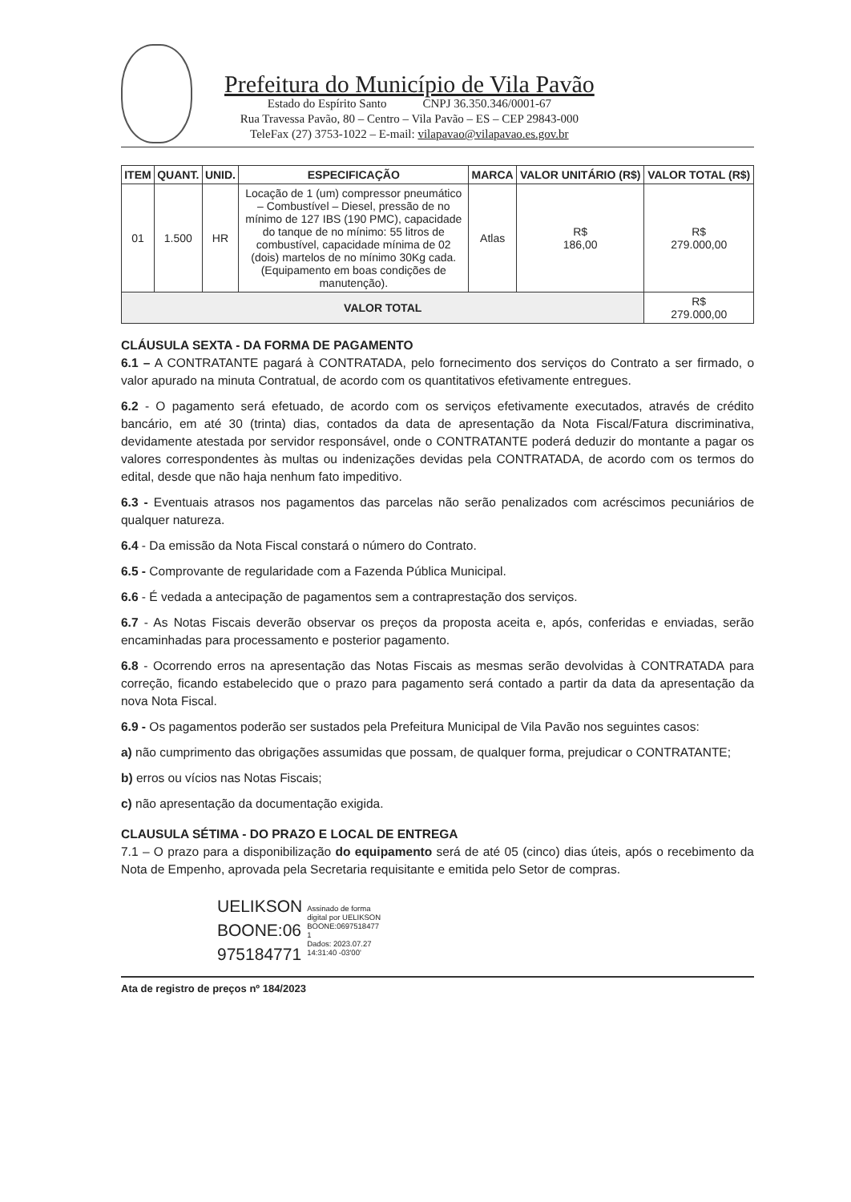Prefeitura do Município de Vila Pavão
Estado do Espírito Santo CNPJ 36.350.346/0001-67
Rua Travessa Pavão, 80 – Centro – Vila Pavão – ES – CEP 29843-000
TeleFax (27) 3753-1022 – E-mail: vilapavao@vilapavao.es.gov.br
| ITEM | QUANT. | UNID. | ESPECIFICAÇÃO | MARCA | VALOR UNITÁRIO (R$) | VALOR TOTAL (R$) |
| --- | --- | --- | --- | --- | --- | --- |
| 01 | 1.500 | HR | Locação de 1 (um) compressor pneumático – Combustível – Diesel, pressão de no mínimo de 127 IBS (190 PMC), capacidade do tanque de no mínimo: 55 litros de combustível, capacidade mínima de 02 (dois) martelos de no mínimo 30Kg cada. (Equipamento em boas condições de manutenção). | Atlas | R$ 186,00 | R$ 279.000,00 |
| VALOR TOTAL | | | | | | R$ 279.000,00 |
CLÁUSULA SEXTA - DA FORMA DE PAGAMENTO
6.1 – A CONTRATANTE pagará à CONTRATADA, pelo fornecimento dos serviços do Contrato a ser firmado, o valor apurado na minuta Contratual, de acordo com os quantitativos efetivamente entregues.
6.2 - O pagamento será efetuado, de acordo com os serviços efetivamente executados, através de crédito bancário, em até 30 (trinta) dias, contados da data de apresentação da Nota Fiscal/Fatura discriminativa, devidamente atestada por servidor responsável, onde o CONTRATANTE poderá deduzir do montante a pagar os valores correspondentes às multas ou indenizações devidas pela CONTRATADA, de acordo com os termos do edital, desde que não haja nenhum fato impeditivo.
6.3 - Eventuais atrasos nos pagamentos das parcelas não serão penalizados com acréscimos pecuniários de qualquer natureza.
6.4 - Da emissão da Nota Fiscal constará o número do Contrato.
6.5 - Comprovante de regularidade com a Fazenda Pública Municipal.
6.6 - É vedada a antecipação de pagamentos sem a contraprestação dos serviços.
6.7 - As Notas Fiscais deverão observar os preços da proposta aceita e, após, conferidas e enviadas, serão encaminhadas para processamento e posterior pagamento.
6.8 - Ocorrendo erros na apresentação das Notas Fiscais as mesmas serão devolvidas à CONTRATADA para correção, ficando estabelecido que o prazo para pagamento será contado a partir da data da apresentação da nova Nota Fiscal.
6.9 - Os pagamentos poderão ser sustados pela Prefeitura Municipal de Vila Pavão nos seguintes casos:
a) não cumprimento das obrigações assumidas que possam, de qualquer forma, prejudicar o CONTRATANTE;
b) erros ou vícios nas Notas Fiscais;
c) não apresentação da documentação exigida.
CLAUSULA SÉTIMA - DO PRAZO E LOCAL DE ENTREGA
7.1 – O prazo para a disponibilização do equipamento será de até 05 (cinco) dias úteis, após o recebimento da Nota de Empenho, aprovada pela Secretaria requisitante e emitida pelo Setor de compras.
UELIKSON
BOONE:06
975184771
Assinado de forma
digital por UELIKSON
BOONE:0697518477
1
Dados: 2023.07.27
14:31:40 -03'00'
Ata de registro de preços nº 184/2023